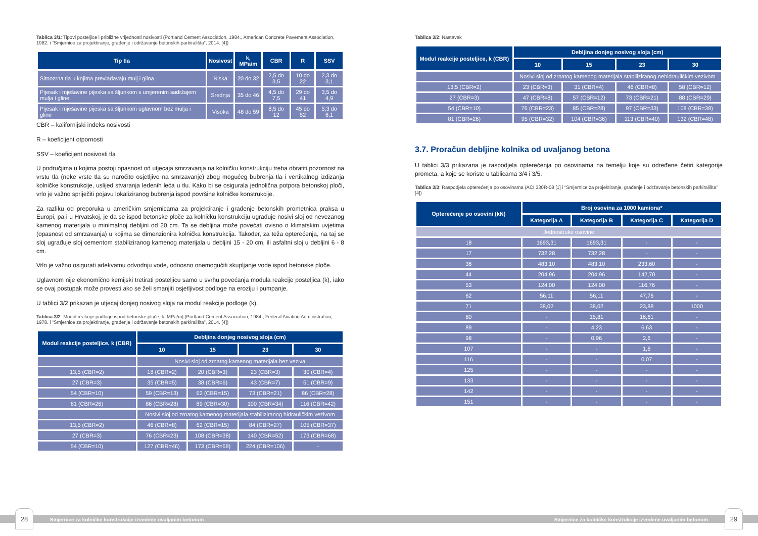Tablica 3/1: Tipovi posteljice i približne vrijednosti nosivosti (Portland Cement Association, 1984., American Concrete Pavement Association, 1982. i “Smjernice za projektiranje, građenje i održavanje betonskih parkirališta”, 2014. [4])
| Tip tla | Nosivost | k, MPa/m | CBR | R | SSV |
| --- | --- | --- | --- | --- | --- |
| Sitnozrna tla u kojima prevladavaju mulj i glina | Niska | 20 do 32 | 2,5 do 3,5 | 10 do 22 | 2,3 do 3,1 |
| Pijesak i mješavine pijeska sa šljunkom s umjerenim sadržajem mulja i gline | Srednja | 35 do 46 | 4,5 do 7,5 | 29 do 41 | 3,5 do 4,9 |
| Pijesak i mješavine pijeska sa šljunkom uglavnom bez mulja i gline | Visoka | 48 do 59 | 8,5 do 12 | 45 do 52 | 5,3 do 6,1 |
CBR – kalifornijski indeks nosivosti
R – koeficijent otpornosti
SSV – koeficijent nosivosti tla
U područjima u kojima postoji opasnost od utjecaja smrzavanja na kolničku konstrukciju treba obratiti pozornost na vrstu tla (neke vrste tla su naročito osjetljive na smrzavanje) zbog mogućeg bubrenja tla i vertikalnog izdizanja kolničke konstrukcije, uslijed stvaranja ledenih leća u tlu. Kako bi se osigurala jednolična potpora betonskoj ploči, vrlo je važno spriječiti pojavu lokaliziranog bubrenja ispod površine kolničke konstrukcije.
Za razliku od preporuka u američkim smjernicama za projektiranje i građenje betonskih prometnica praksa u Europi, pa i u Hrvatskoj, je da se ispod betonske ploče za kolničku konstrukciju ugrađuje nosivi sloj od nevezanog kamenog materijala u minimalnoj debljini od 20 cm. Ta se debljina može povećati ovisno o klimatskim uvjetima (opasnost od smrzavanja) u kojima se dimenzionira kolnička konstrukcija. Također, za teža opterećenja, na taj se sloj ugrađuje sloj cementom stabiliziranog kamenog materijala u debljini 15 - 20 cm, ili asfaltni sloj u debljini 6 - 8 cm.
Vrlo je važno osigurati adekvatnu odvodnju vode, odnosno onemogućiti skupljanje vode ispod betonske ploče.
Uglavnom nije ekonomično kemijski tretirati posteljicu samo u svrhu povećanja modula reakcije posteljica (k), iako se ovaj postupak može provesti ako se želi smanjiti osjetljivost podloge na eroziju i pumpanje.
U tablici 3/2 prikazan je utjecaj donjeg nosivog sloja na modul reakcije podloge (k).
Tablica 3/2: Modul reakcije podloge ispod betonske ploče, k [MPa/m] (Portland Cement Association, 1984., Federal Aviation Administration, 1978. i “Smjernice za projektiranje, građenje i održavanje betonskih parkirališta”, 2014. [4])
| Modul reakcije posteljice, k (CBR) | Debljina donjeg nosivog sloja (cm) | | | |
| --- | --- | --- | --- | --- |
| | 10 | 15 | 23 | 30 |
| | Nosivi sloj od zrnatog kamenog materijala bez veziva | | | |
| 13,5 (CBR=2) | 18 (CBR=2) | 20 (CBR=3) | 23 (CBR=3) | 30 (CBR=4) |
| 27 (CBR=3) | 35 (CBR=5) | 38 (CBR=6) | 43 (CBR=7) | 51 (CBR=9) |
| 54 (CBR=10) | 59 (CBR=13) | 62 (CBR=15) | 73 (CBR=21) | 86 (CBR=28) |
| 81 (CBR=26) | 86 (CBR=28) | 89 (CBR=30) | 100 (CBR=34) | 116 (CBR=42) |
| | Nosivi sloj od zrnatog kamenog materijala stabiliziranog hidrauličkim vezivom | | | |
| 13,5 (CBR=2) | 46 (CBR=8) | 62 (CBR=15) | 84 (CBR=27) | 105 (CBR=37) |
| 27 (CBR=3) | 76 (CBR=23) | 108 (CBR=38) | 140 (CBR=52) | 173 (CBR=68) |
| 54 (CBR=10) | 127 (CBR=46) | 173 (CBR=68) | 224 (CBR=106) | - |
Tablica 3/2: Nastavak
| Modul reakcije posteljice, k (CBR) | Debljina donjeg nosivog sloja (cm) | | | |
| --- | --- | --- | --- | --- |
| | 10 | 15 | 23 | 30 |
| | Nosivi sloj od zrnatog kamenog materijala stabiliziranog nehidrauličkim vezivom | | | |
| 13,5 (CBR=2) | 23 (CBR=3) | 31 (CBR=4) | 46 (CBR=8) | 58 (CBR=12) |
| 27 (CBR=3) | 47 (CBR=8) | 57 (CBR=12) | 73 (CBR=21) | 88 (CBR=29) |
| 54 (CBR=10) | 76 (CBR=23) | 85 (CBR=28) | 97 (CBR=33) | 108 (CBR=38) |
| 81 (CBR=26) | 95 (CBR=32) | 104 (CBR=36) | 113 (CBR=40) | 132 (CBR=48) |
3.7. Proračun debljine kolnika od uvaljanog betona
U tablici 3/3 prikazana je raspodjela opterećenja po osovinama na temelju koje su određene četiri kategorije prometa, a koje se koriste u tablicama 3/4 i 3/5.
Tablica 3/3: Raspodjela opterećenja po osovinama (ACI 330R-08 [1] i “Smjernice za projektiranje, građenje i održavanje betonskih parkirališta” [4])
| Opterećenje po osovini (kN) | Broj osovina za 1000 kamiona* | | | |
| --- | --- | --- | --- | --- |
| | Kategorija A | Kategorija B | Kategorija C | Kategorija D |
| Jednostruke osovine | | | | |
| 18 | 1693,31 | 1693,31 | - | - |
| 17 | 732,28 | 732,28 | - | - |
| 36 | 483,10 | 483,10 | 233,60 | - |
| 44 | 204,96 | 204,96 | 142,70 | - |
| 53 | 124,00 | 124,00 | 116,76 | - |
| 62 | 56,11 | 56,11 | 47,76 | - |
| 71 | 38,02 | 38,02 | 23,88 | 1000 |
| 80 | - | 15,81 | 16,61 | - |
| 89 | - | 4,23 | 6,63 | - |
| 98 | - | 0,96 | 2,6 | - |
| 107 | - | - | 1,6 | - |
| 116 | - | - | 0,07 | - |
| 125 | - | - | - | - |
| 133 | - | - | - | - |
| 142 | - | - | - | - |
| 151 | - | - | - | - |
28 Smjernice za kolničke konstrukcije izvedene uvaljanim betonom
Smjernice za kolničke konstrukcije izvedene uvaljanim betonom 29